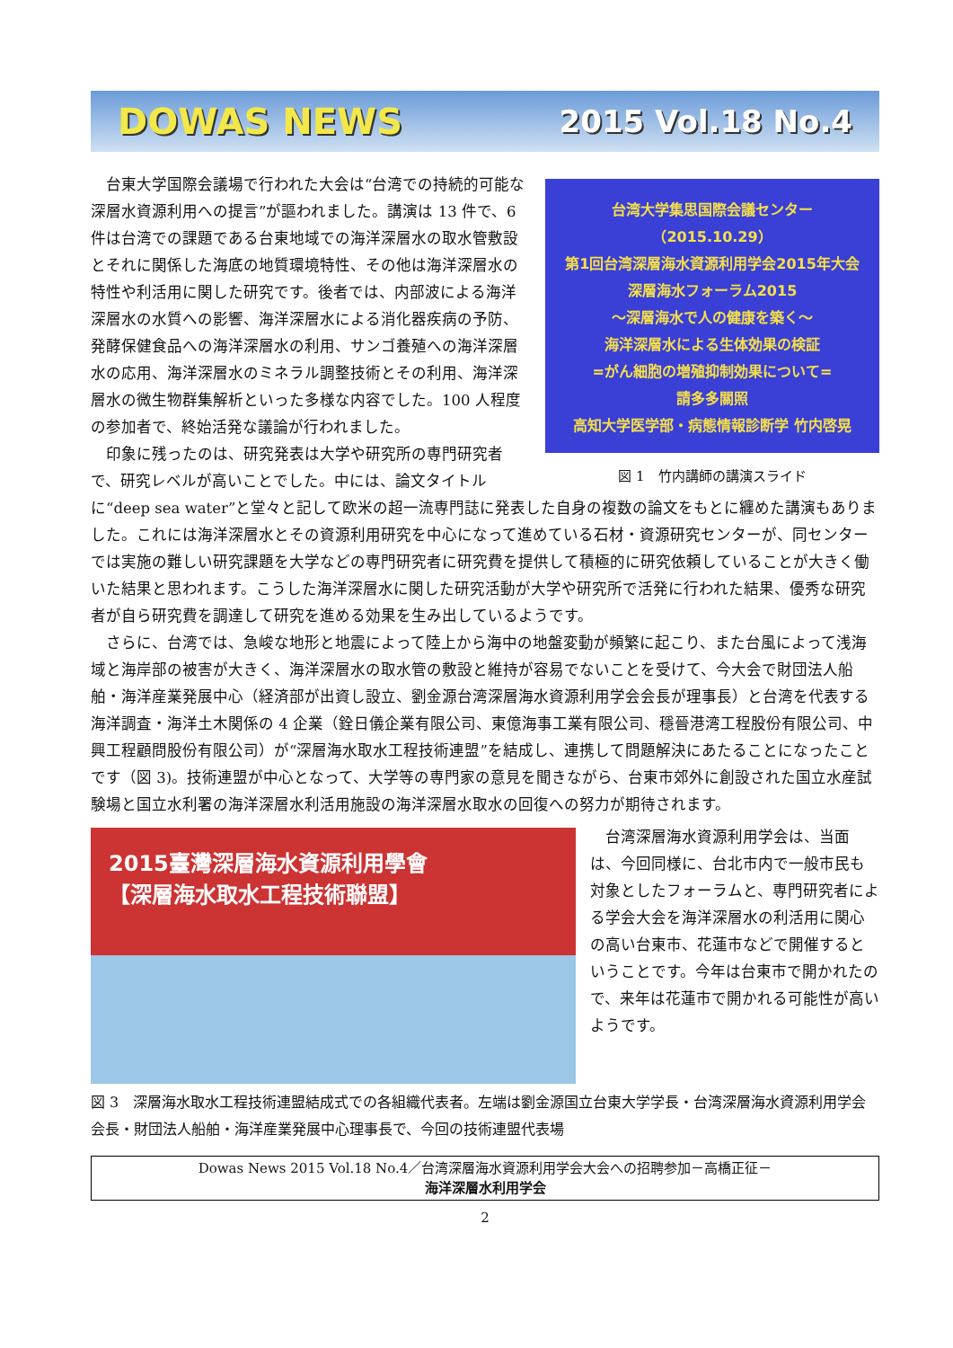DOWAS NEWS 2015 Vol.18 No.4
台湾大学集思国際会議センター（2015.10.29）
第1回台湾深層海水資源利用学会2015年大会
深層海水フォーラム2015
～深層海水で人の健康を築く～
海洋深層水による生体効果の検証
=がん細胞の増殖抑制効果について=
請多多關照
高知大学医学部・病態情報診断学 竹内啓晃
図 1　竹内講師の講演スライド
　台東大学国際会議場で行われた大会は“台湾での持続的可能な深層水資源利用への提言”が謳われました。講演は 13 件で、6 件は台湾での課題である台東地域での海洋深層水の取水管敷設とそれに関係した海底の地質環境特性、その他は海洋深層水の特性や利活用に関した研究です。後者では、内部波による海洋深層水の水質への影響、海洋深層水による消化器疾病の予防、発酵保健食品への海洋深層水の利用、サンゴ養殖への海洋深層水の応用、海洋深層水のミネラル調整技術とその利用、海洋深層水の微生物群集解析といった多様な内容でした。100 人程度の参加者で、終始活発な議論が行われました。
　印象に残ったのは、研究発表は大学や研究所の専門研究者で、研究レベルが高いことでした。中には、論文タイトルに“deep sea water”と堂々と記して欧米の超一流専門誌に発表した自身の複数の論文をもとに纏めた講演もありました。これには海洋深層水とその資源利用研究を中心になって進めている石材・資源研究センターが、同センターでは実施の難しい研究課題を大学などの専門研究者に研究費を提供して積極的に研究依頼していることが大きく働いた結果と思われます。こうした海洋深層水に関した研究活動が大学や研究所で活発に行われた結果、優秀な研究者が自ら研究費を調達して研究を進める効果を生み出しているようです。
　さらに、台湾では、急峻な地形と地震によって陸上から海中の地盤変動が頻繁に起こり、また台風によって浅海域と海岸部の被害が大きく、海洋深層水の取水管の敷設と維持が容易でないことを受けて、今大会で財団法人船舶・海洋産業発展中心（経済部が出資し設立、劉金源台湾深層海水資源利用学会会長が理事長）と台湾を代表する海洋調査・海洋土木関係の 4 企業（銓日儀企業有限公司、東億海事工業有限公司、穩晉港湾工程股份有限公司、中興工程顧問股份有限公司）が“深層海水取水工程技術連盟”を結成し、連携して問題解決にあたることになったことです（図 3)。技術連盟が中心となって、大学等の専門家の意見を聞きながら、台東市郊外に創設された国立水産試験場と国立水利署の海洋深層水利活用施設の海洋深層水取水の回復への努力が期待されます。
2015臺灣深層海水資源利用學會
【深層海水取水工程技術聯盟】
　台湾深層海水資源利用学会は、当面は、今回同様に、台北市内で一般市民も対象としたフォーラムと、専門研究者による学会大会を海洋深層水の利活用に関心の高い台東市、花蓮市などで開催するということです。今年は台東市で開かれたので、来年は花蓮市で開かれる可能性が高いようです。
図 3　深層海水取水工程技術連盟結成式での各組織代表者。左端は劉金源国立台東大学学長・台湾深層海水資源利用学会会長・財団法人船舶・海洋産業発展中心理事長で、今回の技術連盟代表場
Dowas News 2015 Vol.18 No.4／台湾深層海水資源利用学会大会への招聘参加－高橋正征－
海洋深層水利用学会
2